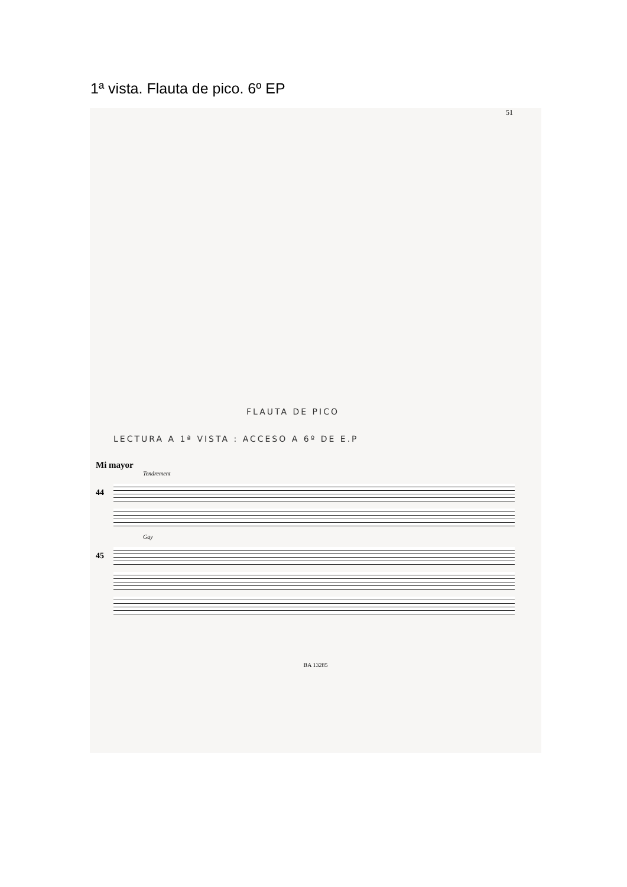1ª vista. Flauta de pico. 6º EP
51
FLAUTA DE PICO
LECTURA A 1ª VISTA : ACCESO A 6º DE E.P
Mi mayor
Tendrement
44
Gay
45
BA 13285